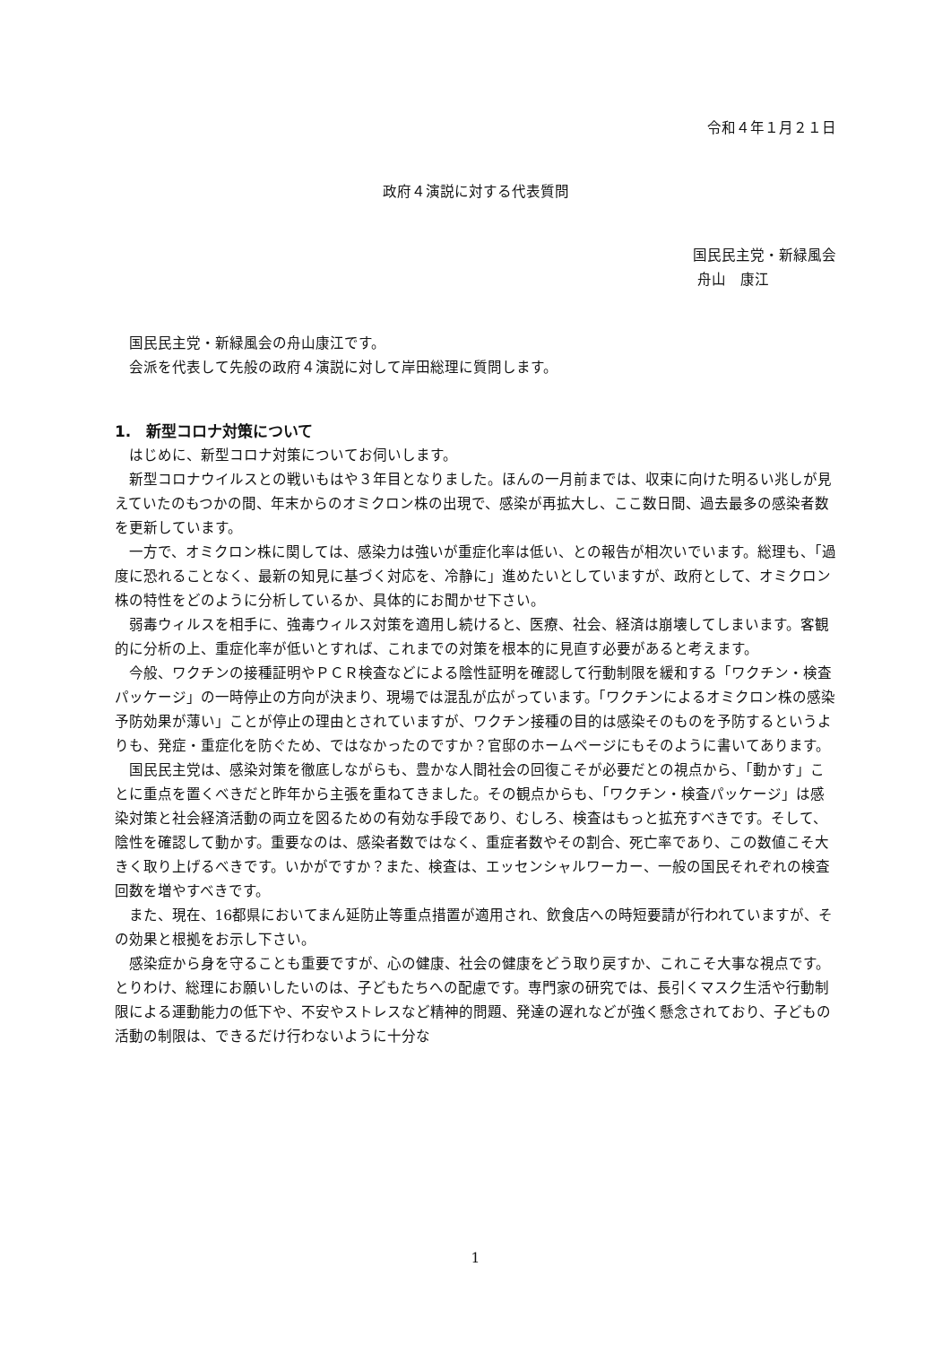令和４年１月２１日
政府４演説に対する代表質問
国民民主党・新緑風会
舟山　康江
国民民主党・新緑風会の舟山康江です。
会派を代表して先般の政府４演説に対して岸田総理に質問します。
1.　新型コロナ対策について
はじめに、新型コロナ対策についてお伺いします。
新型コロナウイルスとの戦いもはや３年目となりました。ほんの一月前までは、収束に向けた明るい兆しが見えていたのもつかの間、年末からのオミクロン株の出現で、感染が再拡大し、ここ数日間、過去最多の感染者数を更新しています。
一方で、オミクロン株に関しては、感染力は強いが重症化率は低い、との報告が相次いでいます。総理も、「過度に恐れることなく、最新の知見に基づく対応を、冷静に」進めたいとしていますが、政府として、オミクロン株の特性をどのように分析しているか、具体的にお聞かせ下さい。
弱毒ウィルスを相手に、強毒ウィルス対策を適用し続けると、医療、社会、経済は崩壊してしまいます。客観的に分析の上、重症化率が低いとすれば、これまでの対策を根本的に見直す必要があると考えます。
今般、ワクチンの接種証明やＰＣＲ検査などによる陰性証明を確認して行動制限を緩和する「ワクチン・検査パッケージ」の一時停止の方向が決まり、現場では混乱が広がっています。「ワクチンによるオミクロン株の感染予防効果が薄い」ことが停止の理由とされていますが、ワクチン接種の目的は感染そのものを予防するというよりも、発症・重症化を防ぐため、ではなかったのですか？官邸のホームページにもそのように書いてあります。
国民民主党は、感染対策を徹底しながらも、豊かな人間社会の回復こそが必要だとの視点から、「動かす」ことに重点を置くべきだと昨年から主張を重ねてきました。その観点からも、「ワクチン・検査パッケージ」は感染対策と社会経済活動の両立を図るための有効な手段であり、むしろ、検査はもっと拡充すべきです。そして、陰性を確認して動かす。重要なのは、感染者数ではなく、重症者数やその割合、死亡率であり、この数値こそ大きく取り上げるべきです。いかがですか？また、検査は、エッセンシャルワーカー、一般の国民それぞれの検査回数を増やすべきです。
また、現在、16都県においてまん延防止等重点措置が適用され、飲食店への時短要請が行われていますが、その効果と根拠をお示し下さい。
感染症から身を守ることも重要ですが、心の健康、社会の健康をどう取り戻すか、これこそ大事な視点です。とりわけ、総理にお願いしたいのは、子どもたちへの配慮です。専門家の研究では、長引くマスク生活や行動制限による運動能力の低下や、不安やストレスなど精神的問題、発達の遅れなどが強く懸念されており、子どもの活動の制限は、できるだけ行わないように十分な
1